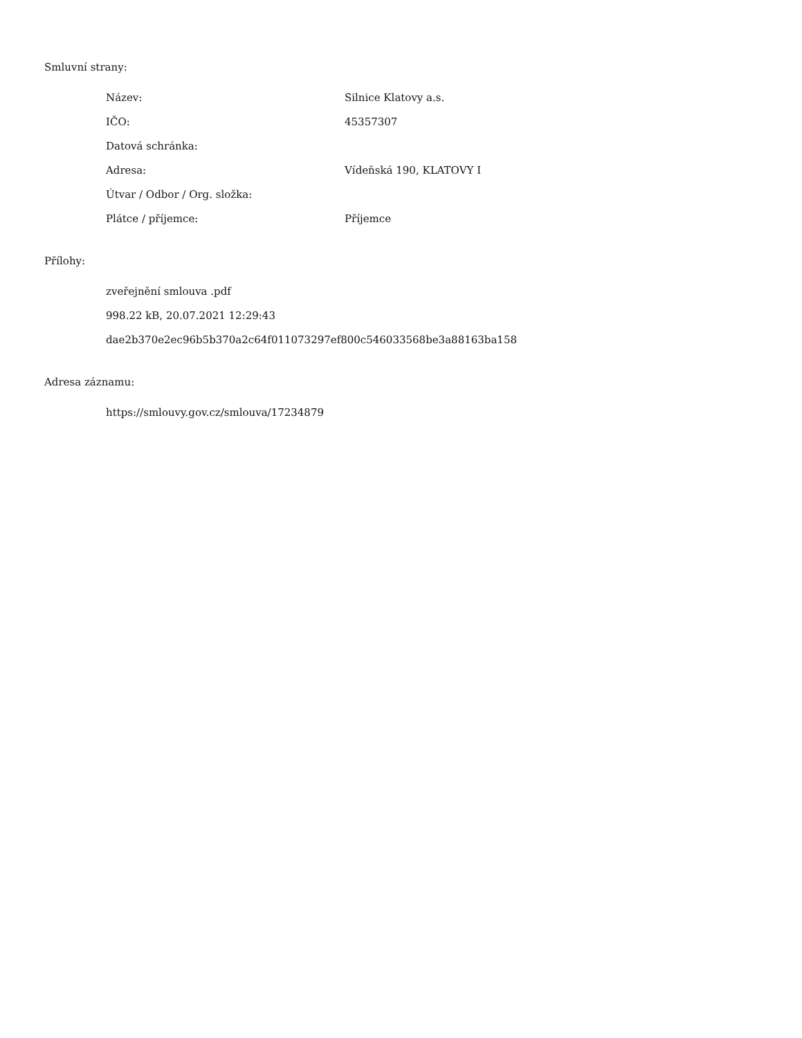Smluvní strany:
| Název: | Silnice Klatovy a.s. |
| IČO: | 45357307 |
| Datová schránka: | |
| Adresa: | Vídeňská 190, KLATOVY I |
| Útvar / Odbor / Org. složka: | |
| Plátce / příjemce: | Příjemce |
Přílohy:
zveřejnění smlouva .pdf
998.22 kB, 20.07.2021 12:29:43
dae2b370e2ec96b5b370a2c64f011073297ef800c546033568be3a88163ba158
Adresa záznamu:
https://smlouvy.gov.cz/smlouva/17234879